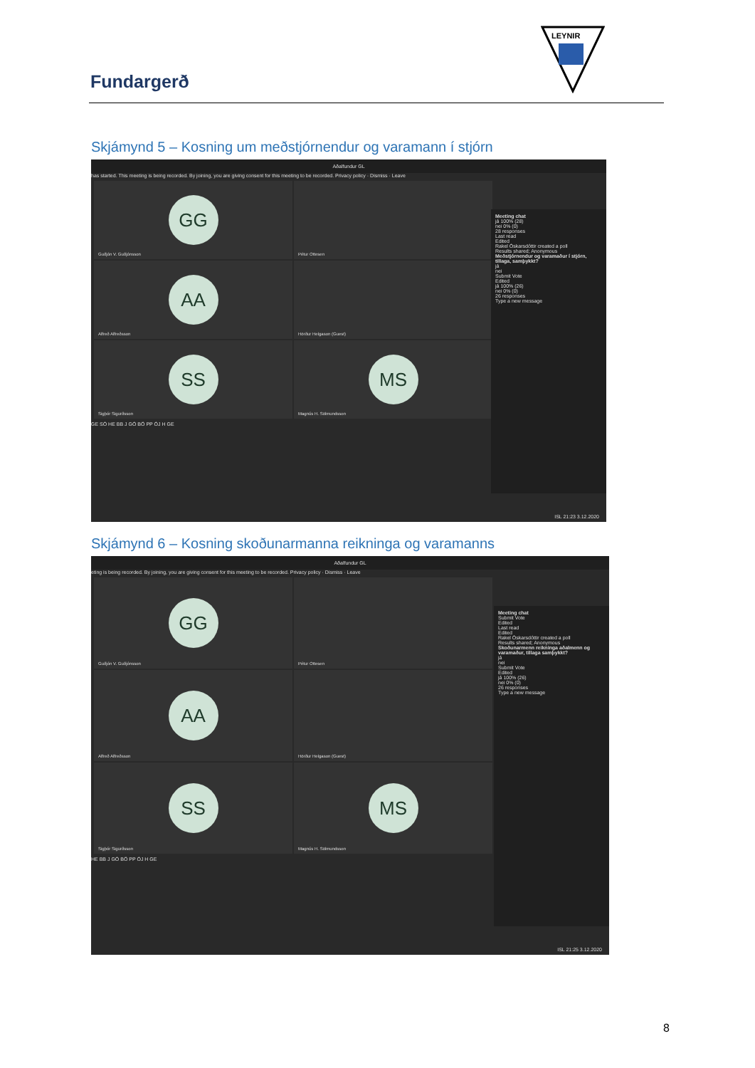Fundargerð
LEYNIR
Skjámynd 5 – Kosning um meðstjórnendur og varamann í stjórn
Aðalfundur GL
has started. This meeting is being recorded. By joining, you are giving consent for this meeting to be recorded. Privacy policy · Dismiss · Leave
GG
Guðjón V. Guðjónsson
Pétur Ottesen
AA
Alfreð Alfreðsson
Hörður Helgason (Guest)
SS
Sigþór Sigurðsson
MS
Magnús H. Sölmundsson
GE SÓ HE BB J GÓ BÖ PP ÓJ H GE
Meeting chat
já 100% (28)
nei 0% (0)
28 responses
Last read
Edited
Rakel Óskarsdóttir created a poll
Results shared; Anonymous
Meðstjórnendur og varamaður í stjórn, tillaga, samþykkt?
já
nei
Submit Vote
Edited
já 100% (26)
nei 0% (0)
26 responses
Type a new message
ISL 21:23 3.12.2020
Skjámynd 6 – Kosning skoðunarmanna reikninga og varamanns
Aðalfundur GL
eting is being recorded. By joining, you are giving consent for this meeting to be recorded. Privacy policy · Dismiss · Leave
GG
Guðjón V. Guðjónsson
Pétur Ottesen
AA
Alfreð Alfreðsson
Hörður Helgason (Guest)
SS
Sigþór Sigurðsson
MS
Magnús H. Sölmundsson
HE BB J GÓ BÖ PP ÓJ H GE
Meeting chat
Submit Vote
Edited
Last read
Edited
Rakel Óskarsdóttir created a poll
Results shared; Anonymous
Skoðunarmenn reikninga aðalmenn og varamaður, tillaga samþykkt?
já
nei
Submit Vote
Edited
já 100% (26)
nei 0% (0)
26 responses
Type a new message
ISL 21:25 3.12.2020
8